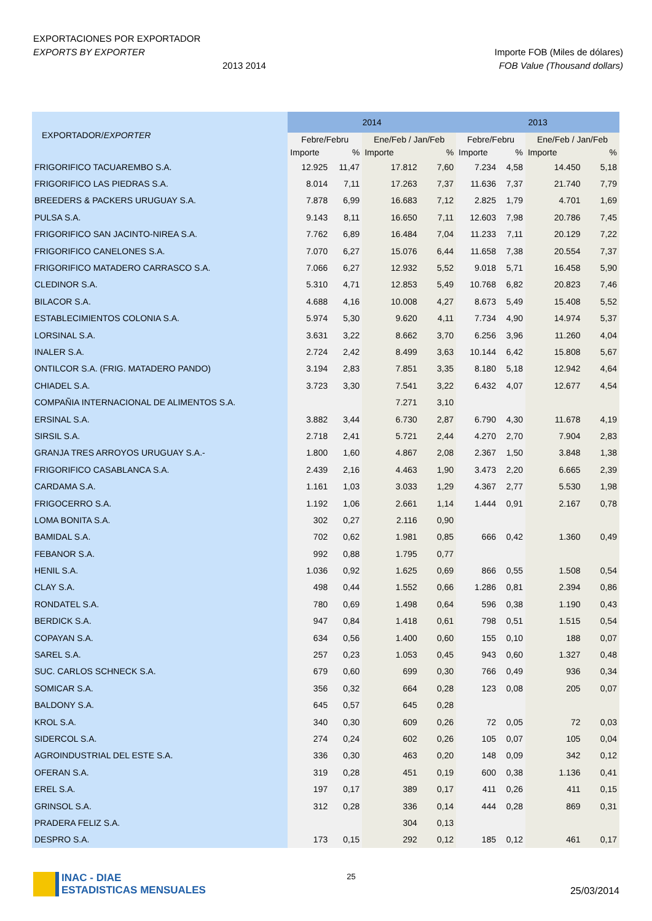EXPORTACIONES POR EXPORTADOR
EXPORTS BY EXPORTER Importe FOB (Miles de dólares)
2013 2014 FOB Value (Thousand dollars)
| EXPORTADOR/ EXPORTER | 2014 | | | | 2013 | | | |
| --- | --- | --- | --- | --- | --- | --- | --- | --- |
| | Febre/Febru | | Ene/Feb / Jan/Feb | | Febre/Febru | | Ene/Feb / Jan/Feb | |
| | Importe | % | Importe | % | Importe | % | Importe | % |
| FRIGORIFICO TACUAREMBO S.A. | 12.925 | 11,47 | 17.812 | 7,60 | 7.234 | 4,58 | 14.450 | 5,18 |
| FRIGORIFICO LAS PIEDRAS S.A. | 8.014 | 7,11 | 17.263 | 7,37 | 11.636 | 7,37 | 21.740 | 7,79 |
| BREEDERS & PACKERS URUGUAY S.A. | 7.878 | 6,99 | 16.683 | 7,12 | 2.825 | 1,79 | 4.701 | 1,69 |
| PULSA S.A. | 9.143 | 8,11 | 16.650 | 7,11 | 12.603 | 7,98 | 20.786 | 7,45 |
| FRIGORIFICO SAN JACINTO-NIREA S.A. | 7.762 | 6,89 | 16.484 | 7,04 | 11.233 | 7,11 | 20.129 | 7,22 |
| FRIGORIFICO CANELONES S.A. | 7.070 | 6,27 | 15.076 | 6,44 | 11.658 | 7,38 | 20.554 | 7,37 |
| FRIGORIFICO MATADERO CARRASCO S.A. | 7.066 | 6,27 | 12.932 | 5,52 | 9.018 | 5,71 | 16.458 | 5,90 |
| CLEDINOR S.A. | 5.310 | 4,71 | 12.853 | 5,49 | 10.768 | 6,82 | 20.823 | 7,46 |
| BILACOR S.A. | 4.688 | 4,16 | 10.008 | 4,27 | 8.673 | 5,49 | 15.408 | 5,52 |
| ESTABLECIMIENTOS COLONIA S.A. | 5.974 | 5,30 | 9.620 | 4,11 | 7.734 | 4,90 | 14.974 | 5,37 |
| LORSINAL S.A. | 3.631 | 3,22 | 8.662 | 3,70 | 6.256 | 3,96 | 11.260 | 4,04 |
| INALER S.A. | 2.724 | 2,42 | 8.499 | 3,63 | 10.144 | 6,42 | 15.808 | 5,67 |
| ONTILCOR S.A. (FRIG. MATADERO PANDO) | 3.194 | 2,83 | 7.851 | 3,35 | 8.180 | 5,18 | 12.942 | 4,64 |
| CHIADEL S.A. | 3.723 | 3,30 | 7.541 | 3,22 | 6.432 | 4,07 | 12.677 | 4,54 |
| COMPAÑIA INTERNACIONAL DE ALIMENTOS S.A. | | | 7.271 | 3,10 | | | | |
| ERSINAL S.A. | 3.882 | 3,44 | 6.730 | 2,87 | 6.790 | 4,30 | 11.678 | 4,19 |
| SIRSIL S.A. | 2.718 | 2,41 | 5.721 | 2,44 | 4.270 | 2,70 | 7.904 | 2,83 |
| GRANJA TRES ARROYOS URUGUAY S.A.- | 1.800 | 1,60 | 4.867 | 2,08 | 2.367 | 1,50 | 3.848 | 1,38 |
| FRIGORIFICO CASABLANCA S.A. | 2.439 | 2,16 | 4.463 | 1,90 | 3.473 | 2,20 | 6.665 | 2,39 |
| CARDAMA S.A. | 1.161 | 1,03 | 3.033 | 1,29 | 4.367 | 2,77 | 5.530 | 1,98 |
| FRIGOCERRO S.A. | 1.192 | 1,06 | 2.661 | 1,14 | 1.444 | 0,91 | 2.167 | 0,78 |
| LOMA BONITA S.A. | 302 | 0,27 | 2.116 | 0,90 | | | | |
| BAMIDAL S.A. | 702 | 0,62 | 1.981 | 0,85 | 666 | 0,42 | 1.360 | 0,49 |
| FEBANOR S.A. | 992 | 0,88 | 1.795 | 0,77 | | | | |
| HENIL S.A. | 1.036 | 0,92 | 1.625 | 0,69 | 866 | 0,55 | 1.508 | 0,54 |
| CLAY S.A. | 498 | 0,44 | 1.552 | 0,66 | 1.286 | 0,81 | 2.394 | 0,86 |
| RONDATEL S.A. | 780 | 0,69 | 1.498 | 0,64 | 596 | 0,38 | 1.190 | 0,43 |
| BERDICK S.A. | 947 | 0,84 | 1.418 | 0,61 | 798 | 0,51 | 1.515 | 0,54 |
| COPAYAN S.A. | 634 | 0,56 | 1.400 | 0,60 | 155 | 0,10 | 188 | 0,07 |
| SAREL S.A. | 257 | 0,23 | 1.053 | 0,45 | 943 | 0,60 | 1.327 | 0,48 |
| SUC. CARLOS SCHNECK S.A. | 679 | 0,60 | 699 | 0,30 | 766 | 0,49 | 936 | 0,34 |
| SOMICAR S.A. | 356 | 0,32 | 664 | 0,28 | 123 | 0,08 | 205 | 0,07 |
| BALDONY S.A. | 645 | 0,57 | 645 | 0,28 | | | | |
| KROL S.A. | 340 | 0,30 | 609 | 0,26 | 72 | 0,05 | 72 | 0,03 |
| SIDERCOL S.A. | 274 | 0,24 | 602 | 0,26 | 105 | 0,07 | 105 | 0,04 |
| AGROINDUSTRIAL DEL ESTE S.A. | 336 | 0,30 | 463 | 0,20 | 148 | 0,09 | 342 | 0,12 |
| OFERAN S.A. | 319 | 0,28 | 451 | 0,19 | 600 | 0,38 | 1.136 | 0,41 |
| EREL S.A. | 197 | 0,17 | 389 | 0,17 | 411 | 0,26 | 411 | 0,15 |
| GRINSOL S.A. | 312 | 0,28 | 336 | 0,14 | 444 | 0,28 | 869 | 0,31 |
| PRADERA FELIZ S.A. | | | 304 | 0,13 | | | | |
| DESPRO S.A. | 173 | 0,15 | 292 | 0,12 | 185 | 0,12 | 461 | 0,17 |
INAC - DIAE
ESTADISTICAS MENSUALES
25
25/03/2014